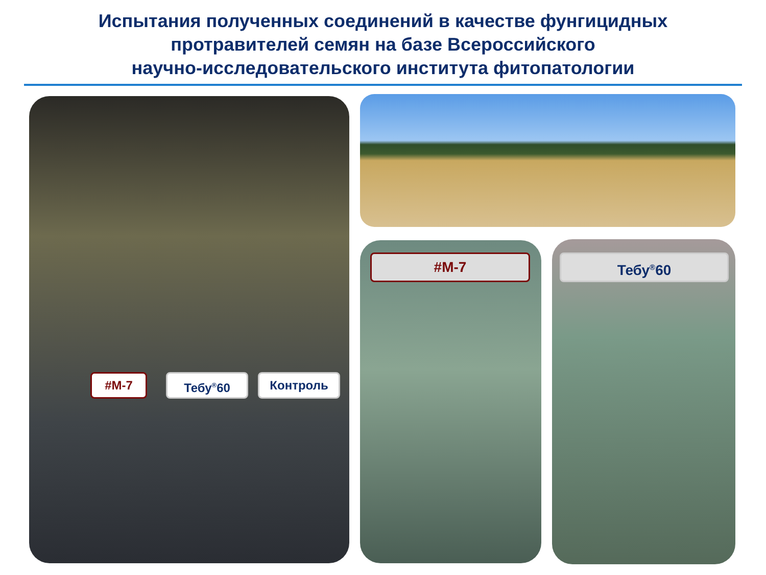Испытания полученных соединений в качестве фунгицидных
протравителей семян на базе Всероссийского
научно-исследовательского института фитопатологии
#M-7 Тебу<sup>®</sup>60 Контроль
#M-7 Тебу<sup>®</sup>60